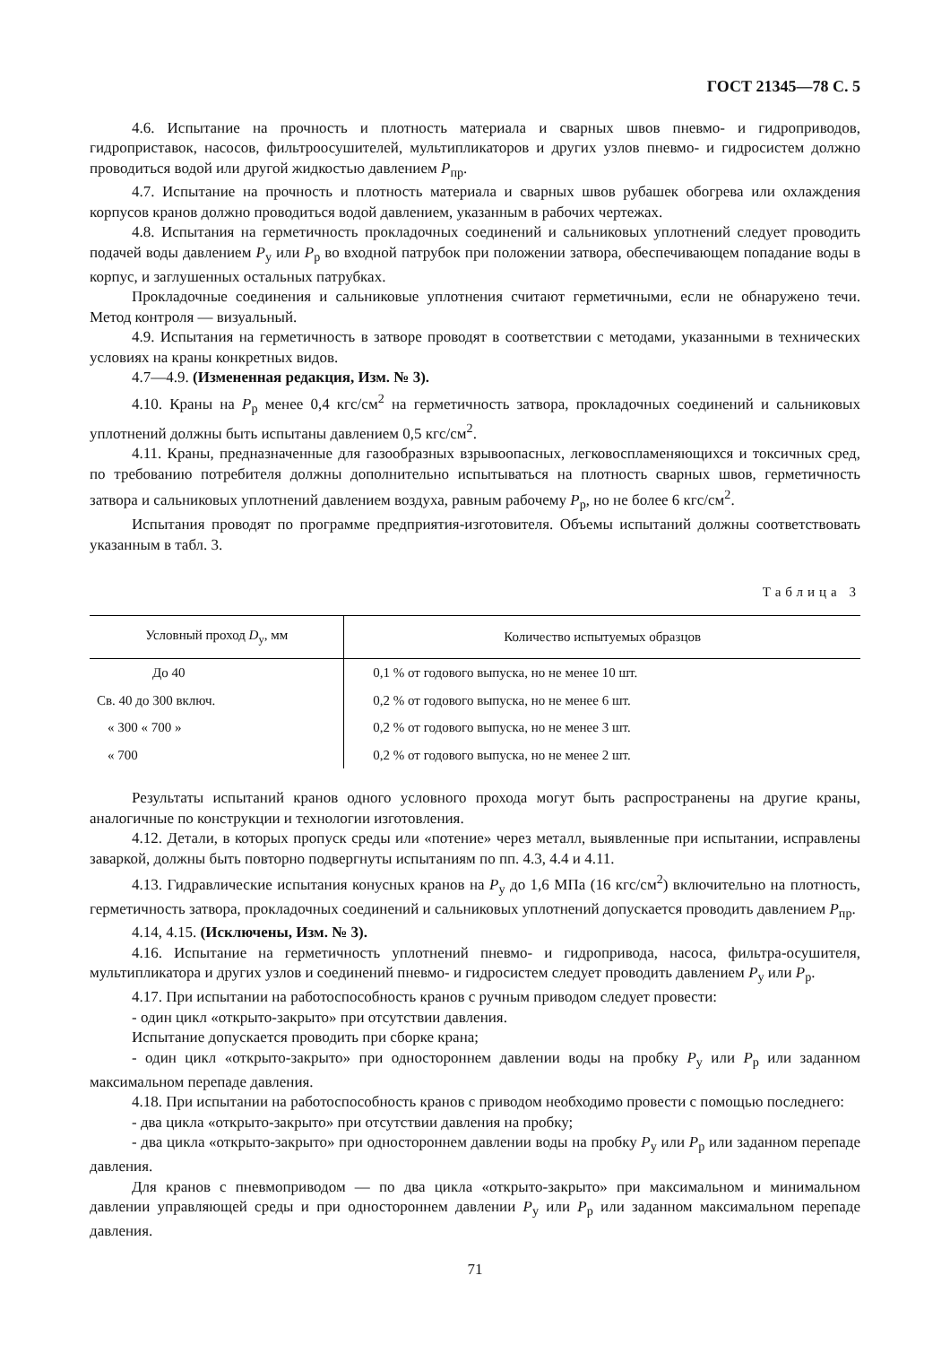ГОСТ 21345—78 С. 5
4.6. Испытание на прочность и плотность материала и сварных швов пневмо- и гидроприводов, гидроприставок, насосов, фильтроосушителей, мультипликаторов и других узлов пневмо- и гидросистем должно проводиться водой или другой жидкостью давлением P<sub>пр</sub>.
4.7. Испытание на прочность и плотность материала и сварных швов рубашек обогрева или охлаждения корпусов кранов должно проводиться водой давлением, указанным в рабочих чертежах.
4.8. Испытания на герметичность прокладочных соединений и сальниковых уплотнений следует проводить подачей воды давлением P<sub>у</sub> или P<sub>р</sub> во входной патрубок при положении затвора, обеспечивающем попадание воды в корпус, и заглушенных остальных патрубках.
Прокладочные соединения и сальниковые уплотнения считают герметичными, если не обнаружено течи. Метод контроля — визуальный.
4.9. Испытания на герметичность в затворе проводят в соответствии с методами, указанными в технических условиях на краны конкретных видов.
4.7—4.9. (Измененная редакция, Изм. № 3).
4.10. Краны на P<sub>р</sub> менее 0,4 кгс/см<sup>2</sup> на герметичность затвора, прокладочных соединений и сальниковых уплотнений должны быть испытаны давлением 0,5 кгс/см<sup>2</sup>.
4.11. Краны, предназначенные для газообразных взрывоопасных, легковоспламеняющихся и токсичных сред, по требованию потребителя должны дополнительно испытываться на плотность сварных швов, герметичность затвора и сальниковых уплотнений давлением воздуха, равным рабочему P<sub>р</sub>, но не более 6 кгс/см<sup>2</sup>.
Испытания проводят по программе предприятия-изготовителя. Объемы испытаний должны соответствовать указанным в табл. 3.
Таблица 3
| Условный проход D<sub>у</sub>, мм | Количество испытуемых образцов |
| --- | --- |
| До 40 | 0,1 % от годового выпуска, но не менее 10 шт. |
| Св. 40 до 300 включ. | 0,2 % от годового выпуска, но не менее 6 шт. |
| « 300 « 700 » | 0,2 % от годового выпуска, но не менее 3 шт. |
| « 700 | 0,2 % от годового выпуска, но не менее 2 шт. |
Результаты испытаний кранов одного условного прохода могут быть распространены на другие краны, аналогичные по конструкции и технологии изготовления.
4.12. Детали, в которых пропуск среды или «потение» через металл, выявленные при испытании, исправлены заваркой, должны быть повторно подвергнуты испытаниям по пп. 4.3, 4.4 и 4.11.
4.13. Гидравлические испытания конусных кранов на P<sub>у</sub> до 1,6 МПа (16 кгс/см<sup>2</sup>) включительно на плотность, герметичность затвора, прокладочных соединений и сальниковых уплотнений допускается проводить давлением P<sub>пр</sub>.
4.14, 4.15. (Исключены, Изм. № 3).
4.16. Испытание на герметичность уплотнений пневмо- и гидропривода, насоса, фильтра-осушителя, мультипликатора и других узлов и соединений пневмо- и гидросистем следует проводить давлением P<sub>у</sub> или P<sub>р</sub>.
4.17. При испытании на работоспособность кранов с ручным приводом следует провести:
- один цикл «открыто-закрыто» при отсутствии давления.
Испытание допускается проводить при сборке крана;
- один цикл «открыто-закрыто» при одностороннем давлении воды на пробку P<sub>у</sub> или P<sub>р</sub> или заданном максимальном перепаде давления.
4.18. При испытании на работоспособность кранов с приводом необходимо провести с помощью последнего:
- два цикла «открыто-закрыто» при отсутствии давления на пробку;
- два цикла «открыто-закрыто» при одностороннем давлении воды на пробку P<sub>у</sub> или P<sub>р</sub> или заданном перепаде давления.
Для кранов с пневмоприводом — по два цикла «открыто-закрыто» при максимальном и минимальном давлении управляющей среды и при одностороннем давлении P<sub>у</sub> или P<sub>р</sub> или заданном максимальном перепаде давления.
71